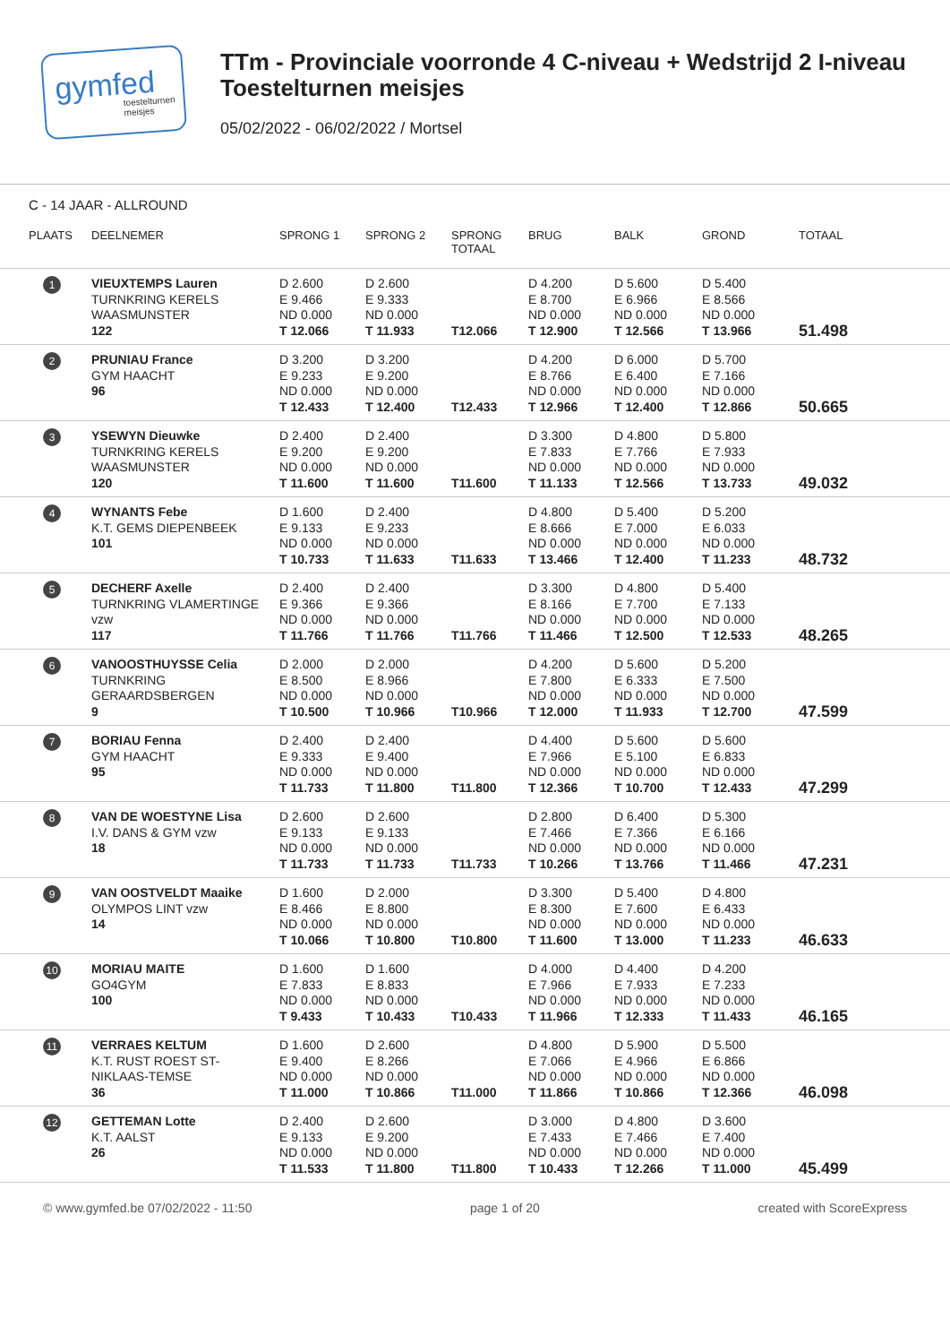gymfed
toestelturnen meisjes
TTm - Provinciale voorronde 4 C-niveau + Wedstrijd 2 I-niveau
Toestelturnen meisjes
05/02/2022 - 06/02/2022 / Mortsel
C - 14 JAAR - ALLROUND
| PLAATS | DEELNEMER | SPRONG 1 | SPRONG 2 | SPRONG TOTAAL | BRUG | BALK | GROND | TOTAAL |
| --- | --- | --- | --- | --- | --- | --- | --- | --- |
| 1 | VIEUXTEMPS Lauren TURNKRING KERELS WAASMUNSTER 122 | D 2.600 E 9.466 ND 0.000 T 12.066 | D 2.600 E 9.333 ND 0.000 T 11.933 | T12.066 | D 4.200 E 8.700 ND 0.000 T 12.900 | D 5.600 E 6.966 ND 0.000 T 12.566 | D 5.400 E 8.566 ND 0.000 T 13.966 | 51.498 |
| 2 | PRUNIAU France GYM HAACHT 96 | D 3.200 E 9.233 ND 0.000 T 12.433 | D 3.200 E 9.200 ND 0.000 T 12.400 | T12.433 | D 4.200 E 8.766 ND 0.000 T 12.966 | D 6.000 E 6.400 ND 0.000 T 12.400 | D 5.700 E 7.166 ND 0.000 T 12.866 | 50.665 |
| 3 | YSEWYN Dieuwke TURNKRING KERELS WAASMUNSTER 120 | D 2.400 E 9.200 ND 0.000 T 11.600 | D 2.400 E 9.200 ND 0.000 T 11.600 | T11.600 | D 3.300 E 7.833 ND 0.000 T 11.133 | D 4.800 E 7.766 ND 0.000 T 12.566 | D 5.800 E 7.933 ND 0.000 T 13.733 | 49.032 |
| 4 | WYNANTS Febe K.T. GEMS DIEPENBEEK 101 | D 1.600 E 9.133 ND 0.000 T 10.733 | D 2.400 E 9.233 ND 0.000 T 11.633 | T11.633 | D 4.800 E 8.666 ND 0.000 T 13.466 | D 5.400 E 7.000 ND 0.000 T 12.400 | D 5.200 E 6.033 ND 0.000 T 11.233 | 48.732 |
| 5 | DECHERF Axelle TURNKRING VLAMERTINGE vzw 117 | D 2.400 E 9.366 ND 0.000 T 11.766 | D 2.400 E 9.366 ND 0.000 T 11.766 | T11.766 | D 3.300 E 8.166 ND 0.000 T 11.466 | D 4.800 E 7.700 ND 0.000 T 12.500 | D 5.400 E 7.133 ND 0.000 T 12.533 | 48.265 |
| 6 | VANOOSTHUYSSE Celia TURNKRING GERAARDSBERGEN 9 | D 2.000 E 8.500 ND 0.000 T 10.500 | D 2.000 E 8.966 ND 0.000 T 10.966 | T10.966 | D 4.200 E 7.800 ND 0.000 T 12.000 | D 5.600 E 6.333 ND 0.000 T 11.933 | D 5.200 E 7.500 ND 0.000 T 12.700 | 47.599 |
| 7 | BORIAU Fenna GYM HAACHT 95 | D 2.400 E 9.333 ND 0.000 T 11.733 | D 2.400 E 9.400 ND 0.000 T 11.800 | T11.800 | D 4.400 E 7.966 ND 0.000 T 12.366 | D 5.600 E 5.100 ND 0.000 T 10.700 | D 5.600 E 6.833 ND 0.000 T 12.433 | 47.299 |
| 8 | VAN DE WOESTYNE Lisa I.V. DANS & GYM vzw 18 | D 2.600 E 9.133 ND 0.000 T 11.733 | D 2.600 E 9.133 ND 0.000 T 11.733 | T11.733 | D 2.800 E 7.466 ND 0.000 T 10.266 | D 6.400 E 7.366 ND 0.000 T 13.766 | D 5.300 E 6.166 ND 0.000 T 11.466 | 47.231 |
| 9 | VAN OOSTVELDT Maaike OLYMPOS LINT vzw 14 | D 1.600 E 8.466 ND 0.000 T 10.066 | D 2.000 E 8.800 ND 0.000 T 10.800 | T10.800 | D 3.300 E 8.300 ND 0.000 T 11.600 | D 5.400 E 7.600 ND 0.000 T 13.000 | D 4.800 E 6.433 ND 0.000 T 11.233 | 46.633 |
| 10 | MORIAU MAITE GO4GYM 100 | D 1.600 E 7.833 ND 0.000 T 9.433 | D 1.600 E 8.833 ND 0.000 T 10.433 | T10.433 | D 4.000 E 7.966 ND 0.000 T 11.966 | D 4.400 E 7.933 ND 0.000 T 12.333 | D 4.200 E 7.233 ND 0.000 T 11.433 | 46.165 |
| 11 | VERRAES KELTUM K.T. RUST ROEST ST- NIKLAAS-TEMSE 36 | D 1.600 E 9.400 ND 0.000 T 11.000 | D 2.600 E 8.266 ND 0.000 T 10.866 | T11.000 | D 4.800 E 7.066 ND 0.000 T 11.866 | D 5.900 E 4.966 ND 0.000 T 10.866 | D 5.500 E 6.866 ND 0.000 T 12.366 | 46.098 |
| 12 | GETTEMAN Lotte K.T. AALST 26 | D 2.400 E 9.133 ND 0.000 T 11.533 | D 2.600 E 9.200 ND 0.000 T 11.800 | T11.800 | D 3.000 E 7.433 ND 0.000 T 10.433 | D 4.800 E 7.466 ND 0.000 T 12.266 | D 3.600 E 7.400 ND 0.000 T 11.000 | 45.499 |
© www.gymfed.be 07/02/2022 - 11:50 page 1 of 20 created with ScoreExpress